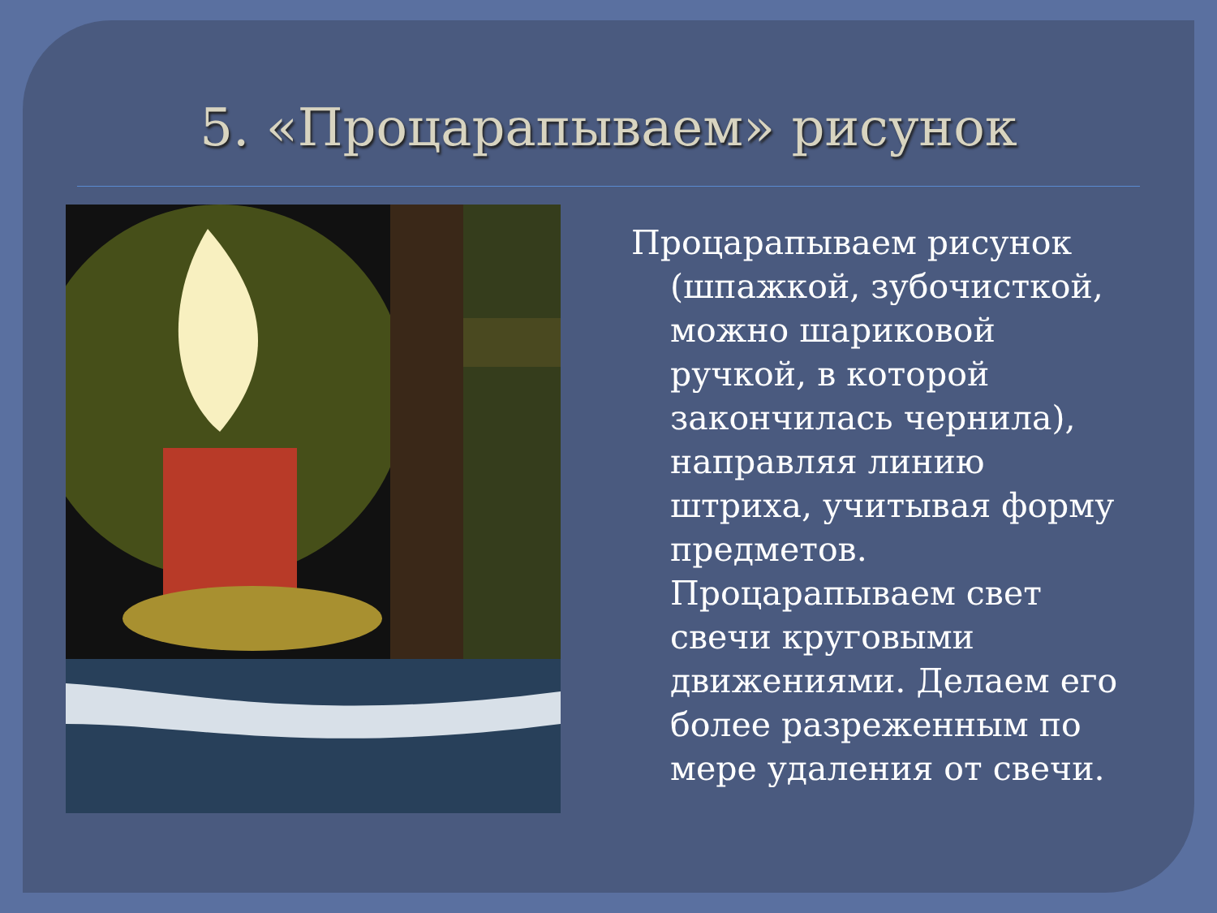5. «Процарапываем» рисунок
Процарапываем рисунок (шпажкой, зубочисткой, можно шариковой ручкой, в которой закончилась чернила), направляя линию штриха, учитывая форму предметов. Процарапываем свет свечи круговыми движениями. Делаем его более разреженным по мере удаления от свечи.